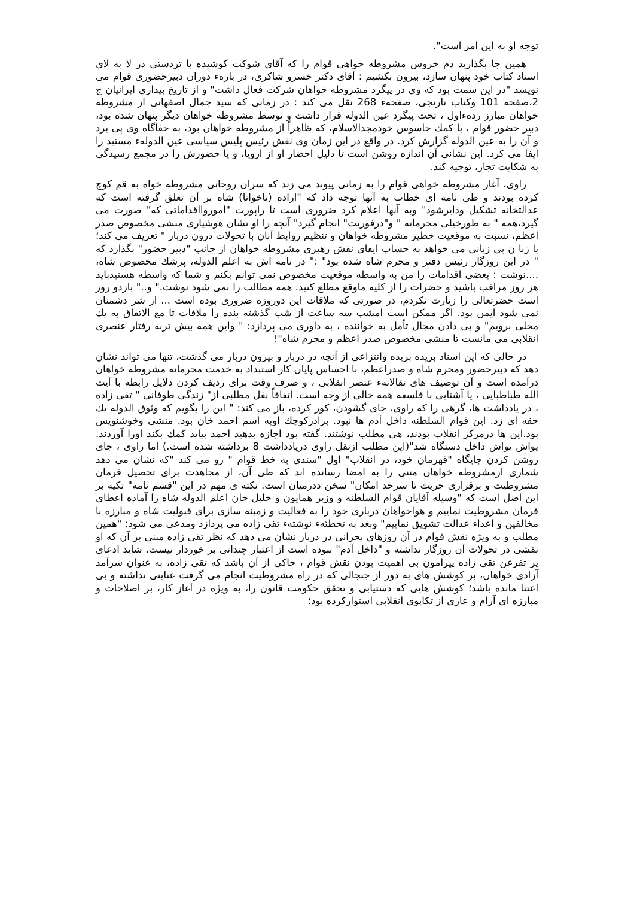توجه او به این امر است".
همین جا بگذارید دم خروس مشروطه خواهی قوام را که آقای شوکت کوشیده با تردستی در لا به لای اسناد کتاب خود پنهان سازد، بیرون بکشیم : آقای دکتر خسرو شاکری، در بارهء دوران دبیرحضوری قوام می نویسد "در این سمت بود که وی در پیگرد مشروطه خواهان شرکت فعال داشت" و از تاریخ بیداری ایرانیان ج 2،صفحه 101 وکتاب نارنجی، صفحهء 268 نقل می کند : در زمانی که سید جمال اصفهانی از مشروطه خواهان مبارز ردهءاول ، تحت پیگرد عین الدوله قرار داشت و توسط مشروطه خواهان دیگر پنهان شده بود، دبیر حضور قوام ، با کمك جاسوس خودمجدالاسلام، که ظاهراً از مشروطه خواهان بود، به خفاگاه وی پی برد و آن را به عین الدوله گزارش کرد. در واقع در این زمان وی نقش رئیس پلیس سیاسی عین الدولهء مستبد را ایفا می کرد. این نشانی آن اندازه روشن است تا دلیل احضار او از اروپا، و یا حضورش را در مجمع رسیدگی به شکایت تجار، توجیه کند.
راوی، آغاز مشروطه خواهی قوام را به زمانی پیوند می زند که سران روحانی مشروطه خواه به قم کوچ کرده بودند و طی نامه ای خطاب به آنها توجه داد که "اراده (ناخوانا) شاه بر آن تعلق گرفته است که عدالتخانه تشکیل ودایرشود" وبه آنها اعلام کرد ضروری است تا راپورت "اموروااقداماتی که" صورت می گیرد،همه " به طورخیلی محرمانه " و"درفوریت" انجام گیرد" آنچه را او نشان هوشیاری منشی مخصوص صدر اعظم، نسبت به موقعیت خطیر مشروطه خواهان و تنظیم روابط آنان با تحولات درون دربار " تعریف می کند؛ با زبا ن بی زبانی می خواهد به حساب ایفای نقش رهبری مشروطه خواهان از جانب "دبیر حضور" بگذارد که " در این روزگار رئیس دفتر و محرم شاه شده بود" :" در نامه اش به اعلم الدوله، پزشك مخصوص شاه، ....نوشت : بعضی اقدامات را من به واسطه موقعیت مخصوص نمی توانم بکنم و شما که واسطه هستیدباید هر روز مراقب باشید و حضرات را از کلیه ماوقع مطلع کنید. همه مطالب را نمی شود نوشت." و.." بازدو روز است حضرتعالی را زیارت نکردم، در صورتی که ملاقات این دوروزه ضروری بوده است ... از شر دشمنان نمی شود ایمن بود. اگر ممکن است امشب سه ساعت از شب گذشته بنده را ملاقات تا مع الاتفاق به یك محلی برویم" و بی دادن مجال تأمل به خواننده ، به داوری می پردازد: " واین همه بیش تربه رفتار عنصری انقلابی می مانست تا منشی مخصوص صدر اعظم و محرم شاه"!
در حالی که این اسناد بریده بریده وانتزاعی از آنچه در دربار و بیرون دربار می گذشت، تنها می تواند نشان دهد که دبیرحضور ومحرم شاه و صدراعظم، با احساس پایان کار استبداد به خدمت محرمانه مشروطه خواهان درآمده است و آن توصیف های نقالانهء عنصر انقلابی ، و صرف وقت برای ردیف کردن دلایل رابطه با آیت الله طباطبایی ، یا آشنایی با فلسفه همه خالی از وجه است. اتفاقاً نقل مطلبی از" زندگی طوفانی " تقی زاده ، در یادداشت ها، گرهی را که راوی، جای گشودن، کور کرده، باز می کند: " این را بگویم که وثوق الدوله یك حقه ای زد. این قوام السلطنه داخل آدم ها نبود. برادرکوچك اوبه اسم احمد خان بود. منشی وخوشنویس بود.این ها درمرکز انقلاب بودند، هی مطلب نوشتند. گفته بود اجازه بدهید احمد بیاید کمك بکند اورا آوردند. یواش یواش داخل دستگاه شد"(این مطلب ازنقل راوی دریادداشت 8 برداشته شده است.) اما راوی ، جای روشن کردن جایگاه "قهرمان خود، در انقلاب" اول "سندی به خط قوام " رو می کند "که نشان می دهد شماری ازمشروطه خواهان متنی را به امضا رسانده اند که طی آن، از مجاهدت برای تحصیل فرمان مشروطیت و برقراری حریت تا سرحد امکان" سخن ددرمیان است. نکته ی مهم در این "قسم نامه" تکیه بر این اصل است که "وسیله آقایان قوام السلطنه و وزیر همایون و خلیل خان اعلم الدوله شاه را آماده اعطای فرمان مشروطیت نماییم و هواخواهان درباری خود را به فعالیت و زمینه سازی برای قبولیت شاه و مبارزه با مخالفین و اعداء عدالت تشویق نماییم" وبعد به تخطئهء نوشتهء تقی زاده می پردازد ومدعی می شود: "همین مطلب و به ویژه نقش قوام در آن روزهای بحرانی در دربار نشان می دهد که نظر تقی زاده مبنی بر آن که او نقشی در تحولات آن روزگار نداشته و "داخل آدم" نبوده است از اعتبار چندانی بر خوردار نیست. شاید ادعای پر تفرعن تقی زاده پیرامون بی اهمیت بودن نقش قوام ، حاکی از آن باشد که تقی زاده، به عنوان سرآمد آزادی خواهان، بر کوشش های به دور از جنجالی که در راه مشروطیت انجام می گرفت عنایتی نداشته و بی اعتنا مانده باشد؛ کوشش هایی که دستیابی و تحقق حکومت قانون را، به ویژه در آغاز کار، بر اصلاحات و مبارزه ای آرام و عاری از تکاپوی انقلابی استوارکرده بود؛